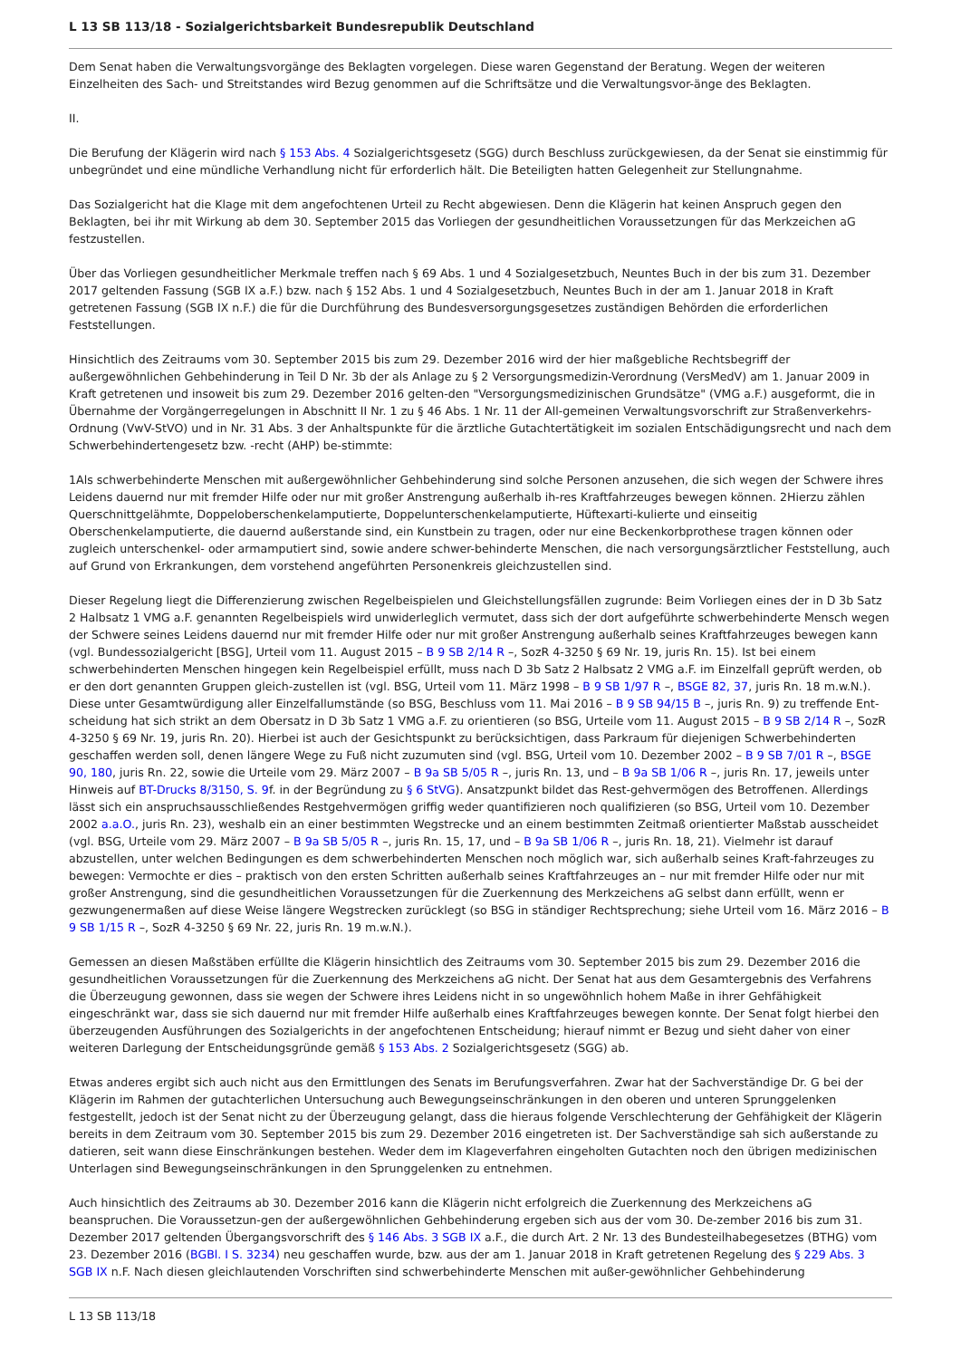L 13 SB 113/18 - Sozialgerichtsbarkeit Bundesrepublik Deutschland
Dem Senat haben die Verwaltungsvorgänge des Beklagten vorgelegen. Diese waren Gegenstand der Beratung. Wegen der weiteren Einzelheiten des Sach- und Streitstandes wird Bezug genommen auf die Schriftsätze und die Verwaltungsvor-änge des Beklagten.
II.
Die Berufung der Klägerin wird nach § 153 Abs. 4 Sozialgerichtsgesetz (SGG) durch Beschluss zurückgewiesen, da der Senat sie einstimmig für unbegründet und eine mündliche Verhandlung nicht für erforderlich hält. Die Beteiligten hatten Gelegenheit zur Stellungnahme.
Das Sozialgericht hat die Klage mit dem angefochtenen Urteil zu Recht abgewiesen. Denn die Klägerin hat keinen Anspruch gegen den Beklagten, bei ihr mit Wirkung ab dem 30. September 2015 das Vorliegen der gesundheitlichen Voraussetzungen für das Merkzeichen aG festzustellen.
Über das Vorliegen gesundheitlicher Merkmale treffen nach § 69 Abs. 1 und 4 Sozialgesetzbuch, Neuntes Buch in der bis zum 31. Dezember 2017 geltenden Fassung (SGB IX a.F.) bzw. nach § 152 Abs. 1 und 4 Sozialgesetzbuch, Neuntes Buch in der am 1. Januar 2018 in Kraft getretenen Fassung (SGB IX n.F.) die für die Durchführung des Bundesversorgungsgesetzes zuständigen Behörden die erforderlichen Feststellungen.
Hinsichtlich des Zeitraums vom 30. September 2015 bis zum 29. Dezember 2016 wird der hier maßgebliche Rechtsbegriff der außergewöhnlichen Gehbehinderung in Teil D Nr. 3b der als Anlage zu § 2 Versorgungsmedizin-Verordnung (VersMedV) am 1. Januar 2009 in Kraft getretenen und insoweit bis zum 29. Dezember 2016 gelten-den "Versorgungsmedizinischen Grundsätze" (VMG a.F.) ausgeformt, die in Übernahme der Vorgängerregelungen in Abschnitt II Nr. 1 zu § 46 Abs. 1 Nr. 11 der All-gemeinen Verwaltungsvorschrift zur Straßenverkehrs-Ordnung (VwV-StVO) und in Nr. 31 Abs. 3 der Anhaltspunkte für die ärztliche Gutachtertätigkeit im sozialen Entschädigungsrecht und nach dem Schwerbehindertengesetz bzw. -recht (AHP) be-stimmte:
1Als schwerbehinderte Menschen mit außergewöhnlicher Gehbehinderung sind solche Personen anzusehen, die sich wegen der Schwere ihres Leidens dauernd nur mit fremder Hilfe oder nur mit großer Anstrengung außerhalb ih-res Kraftfahrzeuges bewegen können. 2Hierzu zählen Querschnittgelähmte, Doppeloberschenkelamputierte, Doppelunterschenkelamputierte, Hüftexarti-kulierte und einseitig Oberschenkelamputierte, die dauernd außerstande sind, ein Kunstbein zu tragen, oder nur eine Beckenkorbprothese tragen können oder zugleich unterschenkel- oder armamputiert sind, sowie andere schwer-behinderte Menschen, die nach versorgungsärztlicher Feststellung, auch auf Grund von Erkrankungen, dem vorstehend angeführten Personenkreis gleichzustellen sind.
Dieser Regelung liegt die Differenzierung zwischen Regelbeispielen und Gleichstellungsfällen zugrunde: Beim Vorliegen eines der in D 3b Satz 2 Halbsatz 1 VMG a.F. genannten Regelbeispiels wird unwiderleglich vermutet, dass sich der dort aufgeführte schwerbehinderte Mensch wegen der Schwere seines Leidens dauernd nur mit fremder Hilfe oder nur mit großer Anstrengung außerhalb seines Kraftfahrzeuges bewegen kann (vgl. Bundessozialgericht [BSG], Urteil vom 11. August 2015 – B 9 SB 2/14 R –, SozR 4-3250 § 69 Nr. 19, juris Rn. 15). Ist bei einem schwerbehinderten Menschen hingegen kein Regelbeispiel erfüllt, muss nach D 3b Satz 2 Halbsatz 2 VMG a.F. im Einzelfall geprüft werden, ob er den dort genannten Gruppen gleich-zustellen ist (vgl. BSG, Urteil vom 11. März 1998 – B 9 SB 1/97 R –, BSGE 82, 37, juris Rn. 18 m.w.N.). Diese unter Gesamtwürdigung aller Einzelfallumstände (so BSG, Beschluss vom 11. Mai 2016 – B 9 SB 94/15 B –, juris Rn. 9) zu treffende Ent-scheidung hat sich strikt an dem Obersatz in D 3b Satz 1 VMG a.F. zu orientieren (so BSG, Urteile vom 11. August 2015 – B 9 SB 2/14 R –, SozR 4-3250 § 69 Nr. 19, juris Rn. 20). Hierbei ist auch der Gesichtspunkt zu berücksichtigen, dass Parkraum für diejenigen Schwerbehinderten geschaffen werden soll, denen längere Wege zu Fuß nicht zuzumuten sind (vgl. BSG, Urteil vom 10. Dezember 2002 – B 9 SB 7/01 R –, BSGE 90, 180, juris Rn. 22, sowie die Urteile vom 29. März 2007 – B 9a SB 5/05 R –, juris Rn. 13, und – B 9a SB 1/06 R –, juris Rn. 17, jeweils unter Hinweis auf BT-Drucks 8/3150, S. 9f. in der Begründung zu § 6 StVG). Ansatzpunkt bildet das Rest-gehvermögen des Betroffenen. Allerdings lässt sich ein anspruchsausschließendes Restgehvermögen griffig weder quantifizieren noch qualifizieren (so BSG, Urteil vom 10. Dezember 2002 a.a.O., juris Rn. 23), weshalb ein an einer bestimmten Wegstrecke und an einem bestimmten Zeitmaß orientierter Maßstab ausscheidet (vgl. BSG, Urteile vom 29. März 2007 – B 9a SB 5/05 R –, juris Rn. 15, 17, und – B 9a SB 1/06 R –, juris Rn. 18, 21). Vielmehr ist darauf abzustellen, unter welchen Bedingungen es dem schwerbehinderten Menschen noch möglich war, sich außerhalb seines Kraft-fahrzeuges zu bewegen: Vermochte er dies – praktisch von den ersten Schritten außerhalb seines Kraftfahrzeuges an – nur mit fremder Hilfe oder nur mit großer Anstrengung, sind die gesundheitlichen Voraussetzungen für die Zuerkennung des Merkzeichens aG selbst dann erfüllt, wenn er gezwungenermaßen auf diese Weise längere Wegstrecken zurücklegt (so BSG in ständiger Rechtsprechung; siehe Urteil vom 16. März 2016 – B 9 SB 1/15 R –, SozR 4-3250 § 69 Nr. 22, juris Rn. 19 m.w.N.).
Gemessen an diesen Maßstäben erfüllte die Klägerin hinsichtlich des Zeitraums vom 30. September 2015 bis zum 29. Dezember 2016 die gesundheitlichen Voraussetzungen für die Zuerkennung des Merkzeichens aG nicht. Der Senat hat aus dem Gesamtergebnis des Verfahrens die Überzeugung gewonnen, dass sie wegen der Schwere ihres Leidens nicht in so ungewöhnlich hohem Maße in ihrer Gehfähigkeit eingeschränkt war, dass sie sich dauernd nur mit fremder Hilfe außerhalb eines Kraftfahrzeuges bewegen konnte. Der Senat folgt hierbei den überzeugenden Ausführungen des Sozialgerichts in der angefochtenen Entscheidung; hierauf nimmt er Bezug und sieht daher von einer weiteren Darlegung der Entscheidungsgründe gemäß § 153 Abs. 2 Sozialgerichtsgesetz (SGG) ab.
Etwas anderes ergibt sich auch nicht aus den Ermittlungen des Senats im Berufungsverfahren. Zwar hat der Sachverständige Dr. G bei der Klägerin im Rahmen der gutachterlichen Untersuchung auch Bewegungseinschränkungen in den oberen und unteren Sprunggelenken festgestellt, jedoch ist der Senat nicht zu der Überzeugung gelangt, dass die hieraus folgende Verschlechterung der Gehfähigkeit der Klägerin bereits in dem Zeitraum vom 30. September 2015 bis zum 29. Dezember 2016 eingetreten ist. Der Sachverständige sah sich außerstande zu datieren, seit wann diese Einschränkungen bestehen. Weder dem im Klageverfahren eingeholten Gutachten noch den übrigen medizinischen Unterlagen sind Bewegungseinschränkungen in den Sprunggelenken zu entnehmen.
Auch hinsichtlich des Zeitraums ab 30. Dezember 2016 kann die Klägerin nicht erfolgreich die Zuerkennung des Merkzeichens aG beanspruchen. Die Voraussetzun-gen der außergewöhnlichen Gehbehinderung ergeben sich aus der vom 30. De-zember 2016 bis zum 31. Dezember 2017 geltenden Übergangsvorschrift des § 146 Abs. 3 SGB IX a.F., die durch Art. 2 Nr. 13 des Bundesteilhabegesetzes (BTHG) vom 23. Dezember 2016 (BGBl. I S. 3234) neu geschaffen wurde, bzw. aus der am 1. Januar 2018 in Kraft getretenen Regelung des § 229 Abs. 3 SGB IX n.F. Nach diesen gleichlautenden Vorschriften sind schwerbehinderte Menschen mit außer-gewöhnlicher Gehbehinderung
L 13 SB 113/18